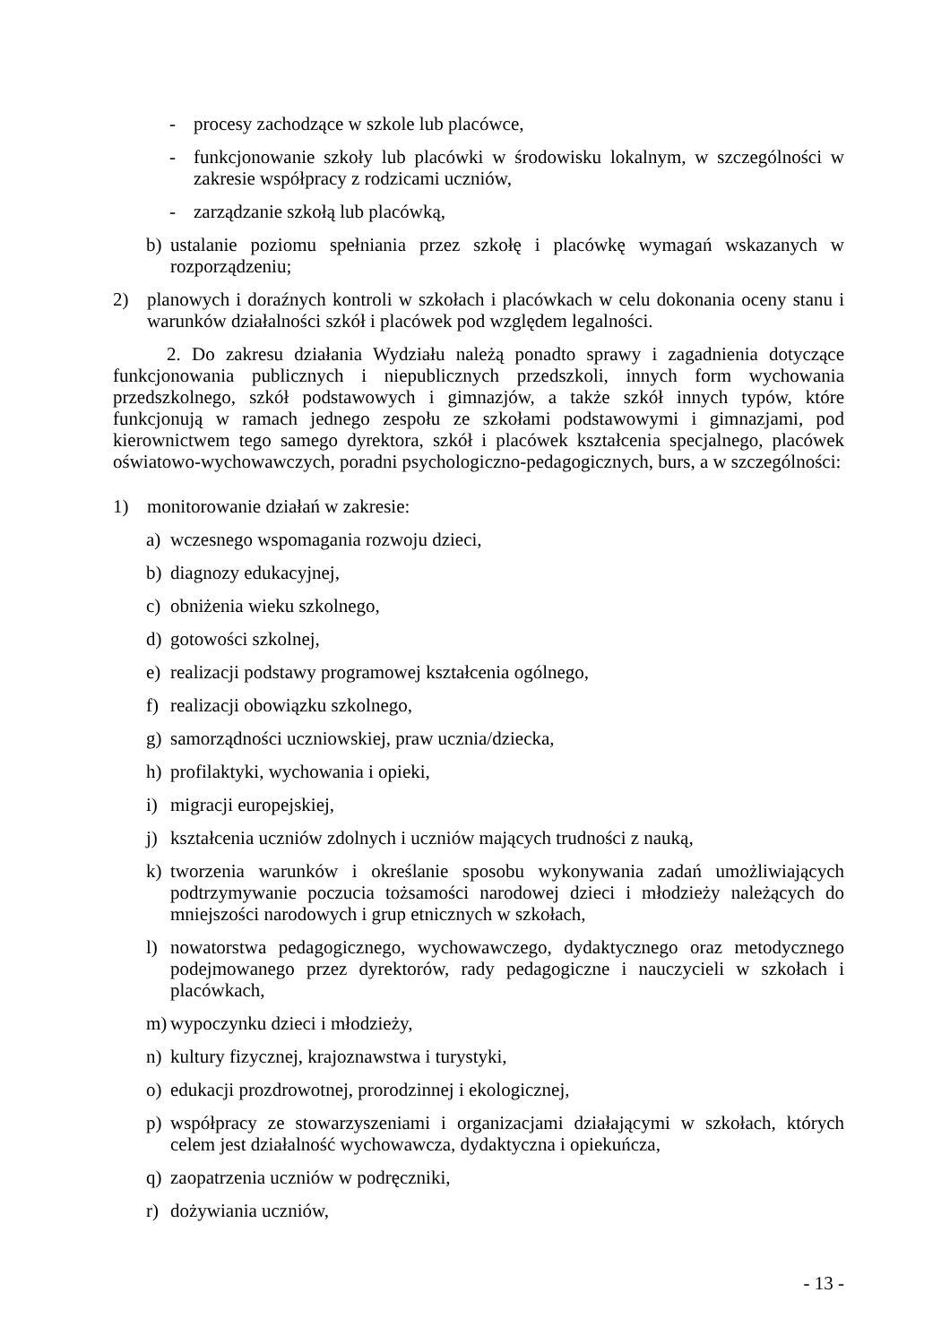- procesy zachodzące w szkole lub placówce,
- funkcjonowanie szkoły lub placówki w środowisku lokalnym, w szczególności w zakresie współpracy z rodzicami uczniów,
- zarządzanie szkołą lub placówką,
b) ustalanie poziomu spełniania przez szkołę i placówkę wymagań wskazanych w rozporządzeniu;
2) planowych i doraźnych kontroli w szkołach i placówkach w celu dokonania oceny stanu i warunków działalności szkół i placówek pod względem legalności.
2. Do zakresu działania Wydziału należą ponadto sprawy i zagadnienia dotyczące funkcjonowania publicznych i niepublicznych przedszkoli, innych form wychowania przedszkolnego, szkół podstawowych i gimnazjów, a także szkół innych typów, które funkcjonują w ramach jednego zespołu ze szkołami podstawowymi i gimnazjami, pod kierownictwem tego samego dyrektora, szkół i placówek kształcenia specjalnego, placówek oświatowo-wychowawczych, poradni psychologiczno-pedagogicznych, burs, a w szczególności:
1) monitorowanie działań w zakresie:
a) wczesnego wspomagania rozwoju dzieci,
b) diagnozy edukacyjnej,
c) obniżenia wieku szkolnego,
d) gotowości szkolnej,
e) realizacji podstawy programowej kształcenia ogólnego,
f) realizacji obowiązku szkolnego,
g) samorządności uczniowskiej, praw ucznia/dziecka,
h) profilaktyki, wychowania i opieki,
i) migracji europejskiej,
j) kształcenia uczniów zdolnych i uczniów mających trudności z nauką,
k) tworzenia warunków i określanie sposobu wykonywania zadań umożliwiających podtrzymywanie poczucia tożsamości narodowej dzieci i młodzieży należących do mniejszości narodowych i grup etnicznych w szkołach,
l) nowatorstwa pedagogicznego, wychowawczego, dydaktycznego oraz metodycznego podejmowanego przez dyrektorów, rady pedagogiczne i nauczycieli w szkołach i placówkach,
m) wypoczynku dzieci i młodzieży,
n) kultury fizycznej, krajoznawstwa i turystyki,
o) edukacji prozdrowotnej, prorodzinnej i ekologicznej,
p) współpracy ze stowarzyszeniami i organizacjami działającymi w szkołach, których celem jest działalność wychowawcza, dydaktyczna i opiekuńcza,
q) zaopatrzenia uczniów w podręczniki,
r) dożywiania uczniów,
- 13 -